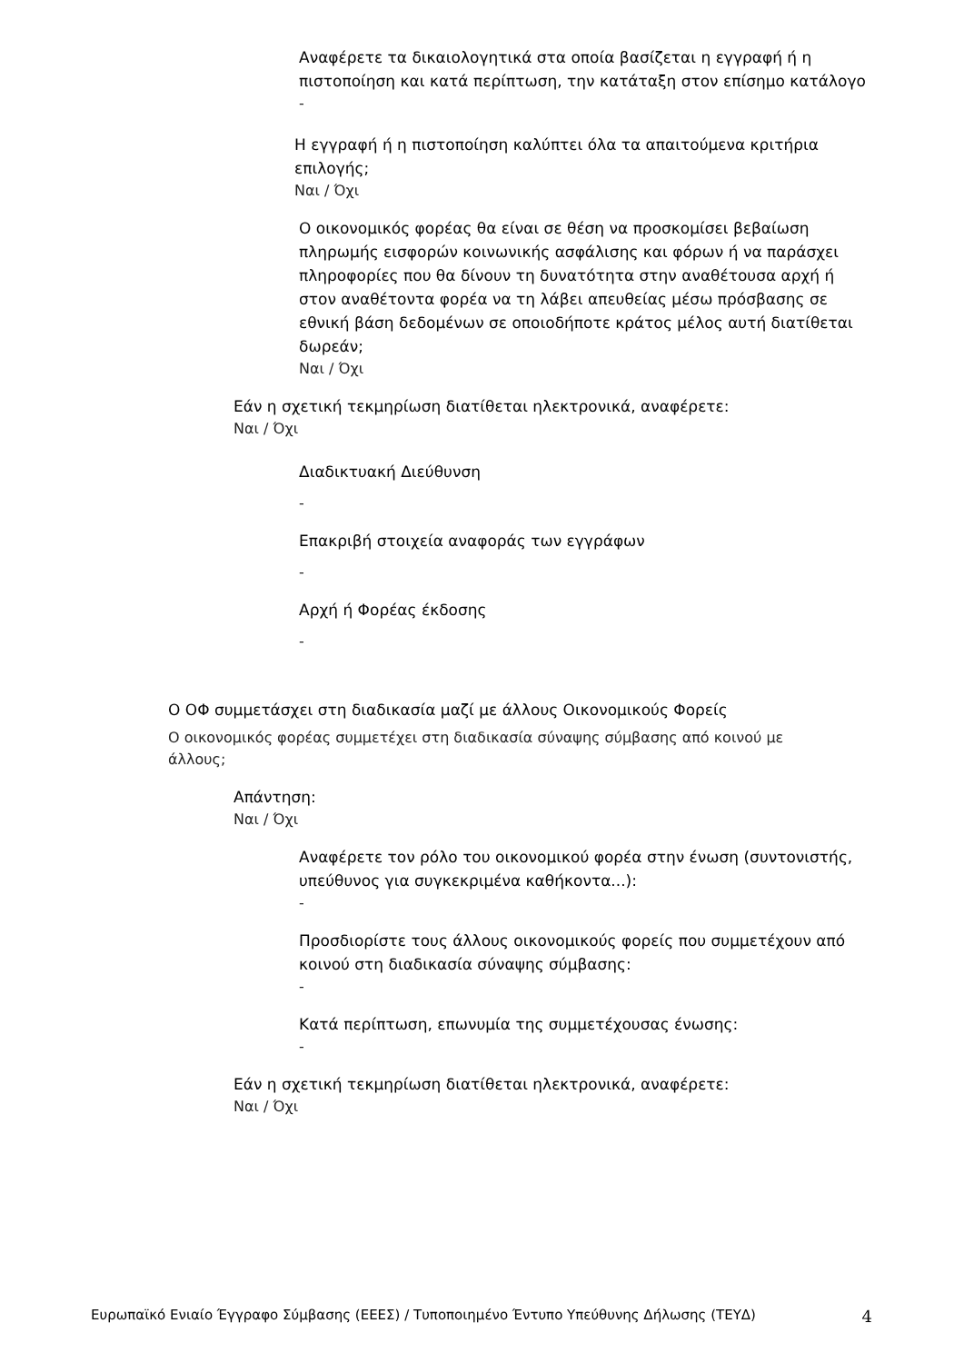Αναφέρετε τα δικαιολογητικά στα οποία βασίζεται η εγγραφή ή η πιστοποίηση και κατά περίπτωση, την κατάταξη στον επίσημο κατάλογο
-
Η εγγραφή ή η πιστοποίηση καλύπτει όλα τα απαιτούμενα κριτήρια επιλογής;
Ναι / Όχι
Ο οικονομικός φορέας θα είναι σε θέση να προσκομίσει βεβαίωση πληρωμής εισφορών κοινωνικής ασφάλισης και φόρων ή να παράσχει πληροφορίες που θα δίνουν τη δυνατότητα στην αναθέτουσα αρχή ή στον αναθέτοντα φορέα να τη λάβει απευθείας μέσω πρόσβασης σε εθνική βάση δεδομένων σε οποιοδήποτε κράτος μέλος αυτή διατίθεται δωρεάν;
Ναι / Όχι
Εάν η σχετική τεκμηρίωση διατίθεται ηλεκτρονικά, αναφέρετε:
Ναι / Όχι
Διαδικτυακή Διεύθυνση
-
Επακριβή στοιχεία αναφοράς των εγγράφων
-
Αρχή ή Φορέας έκδοσης
-
Ο ΟΦ συμμετάσχει στη διαδικασία μαζί με άλλους Οικονομικούς Φορείς
Ο οικονομικός φορέας συμμετέχει στη διαδικασία σύναψης σύμβασης από κοινού με άλλους;
Απάντηση:
Ναι / Όχι
Αναφέρετε τον ρόλο του οικονομικού φορέα στην ένωση (συντονιστής, υπεύθυνος για συγκεκριμένα καθήκοντα...):
-
Προσδιορίστε τους άλλους οικονομικούς φορείς που συμμετέχουν από κοινού στη διαδικασία σύναψης σύμβασης:
-
Κατά περίπτωση, επωνυμία της συμμετέχουσας ένωσης:
-
Εάν η σχετική τεκμηρίωση διατίθεται ηλεκτρονικά, αναφέρετε:
Ναι / Όχι
Ευρωπαϊκό Ενιαίο Έγγραφο Σύμβασης (ΕΕΕΣ) / Τυποποιημένο Έντυπο Υπεύθυνης Δήλωσης (ΤΕΥΔ) 4